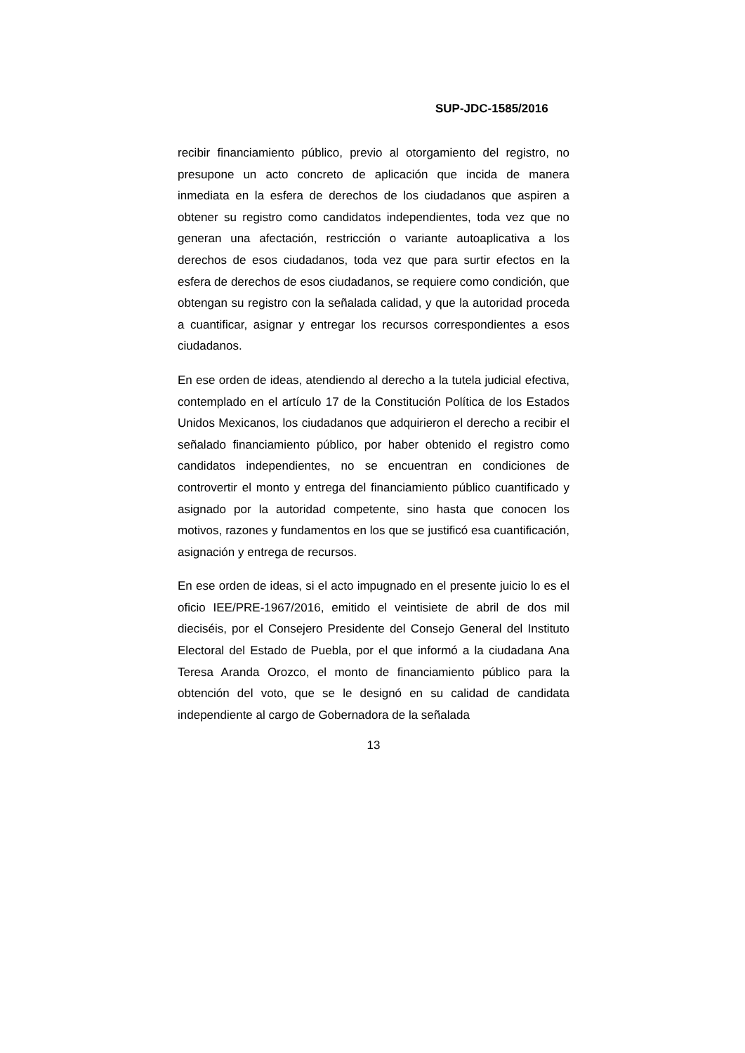SUP-JDC-1585/2016
recibir financiamiento público, previo al otorgamiento del registro, no presupone un acto concreto de aplicación que incida de manera inmediata en la esfera de derechos de los ciudadanos que aspiren a obtener su registro como candidatos independientes, toda vez que no generan una afectación, restricción o variante autoaplicativa a los derechos de esos ciudadanos, toda vez que para surtir efectos en la esfera de derechos de esos ciudadanos, se requiere como condición, que obtengan su registro con la señalada calidad, y que la autoridad proceda a cuantificar, asignar y entregar los recursos correspondientes a esos ciudadanos.
En ese orden de ideas, atendiendo al derecho a la tutela judicial efectiva, contemplado en el artículo 17 de la Constitución Política de los Estados Unidos Mexicanos, los ciudadanos que adquirieron el derecho a recibir el señalado financiamiento público, por haber obtenido el registro como candidatos independientes, no se encuentran en condiciones de controvertir el monto y entrega del financiamiento público cuantificado y asignado por la autoridad competente, sino hasta que conocen los motivos, razones y fundamentos en los que se justificó esa cuantificación, asignación y entrega de recursos.
En ese orden de ideas, si el acto impugnado en el presente juicio lo es el oficio IEE/PRE-1967/2016, emitido el veintisiete de abril de dos mil dieciséis, por el Consejero Presidente del Consejo General del Instituto Electoral del Estado de Puebla, por el que informó a la ciudadana Ana Teresa Aranda Orozco, el monto de financiamiento público para la obtención del voto, que se le designó en su calidad de candidata independiente al cargo de Gobernadora de la señalada
13